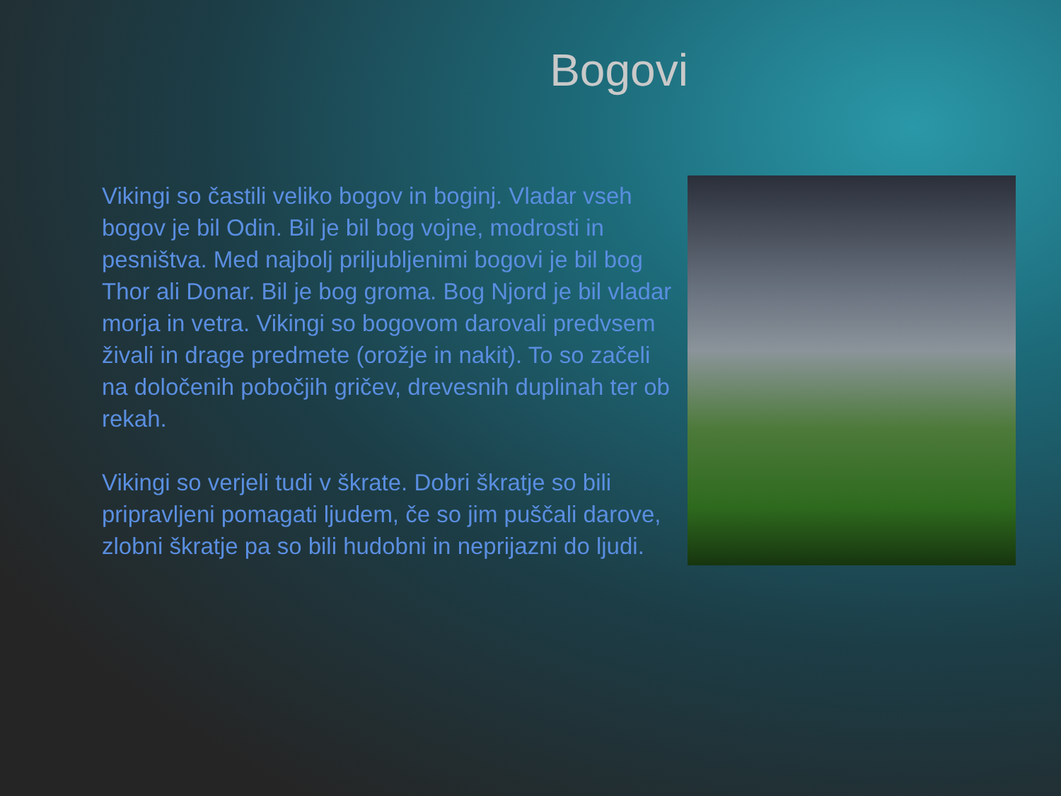Bogovi
Vikingi so častili veliko bogov in boginj. Vladar vseh bogov je bil Odin. Bil je bil bog vojne, modrosti in pesništva. Med najbolj priljubljenimi bogovi je bil bog Thor ali Donar. Bil je bog groma. Bog Njord je bil vladar morja in vetra. Vikingi so bogovom darovali predvsem živali in drage predmete (orožje in nakit). To so začeli na določenih pobočjih gričev, drevesnih duplinah ter ob rekah.
Vikingi so verjeli tudi v škrate. Dobri škratje so bili pripravljeni pomagati ljudem, če so jim puščali darove, zlobni škratje pa so bili hudobni in neprijazni do ljudi.